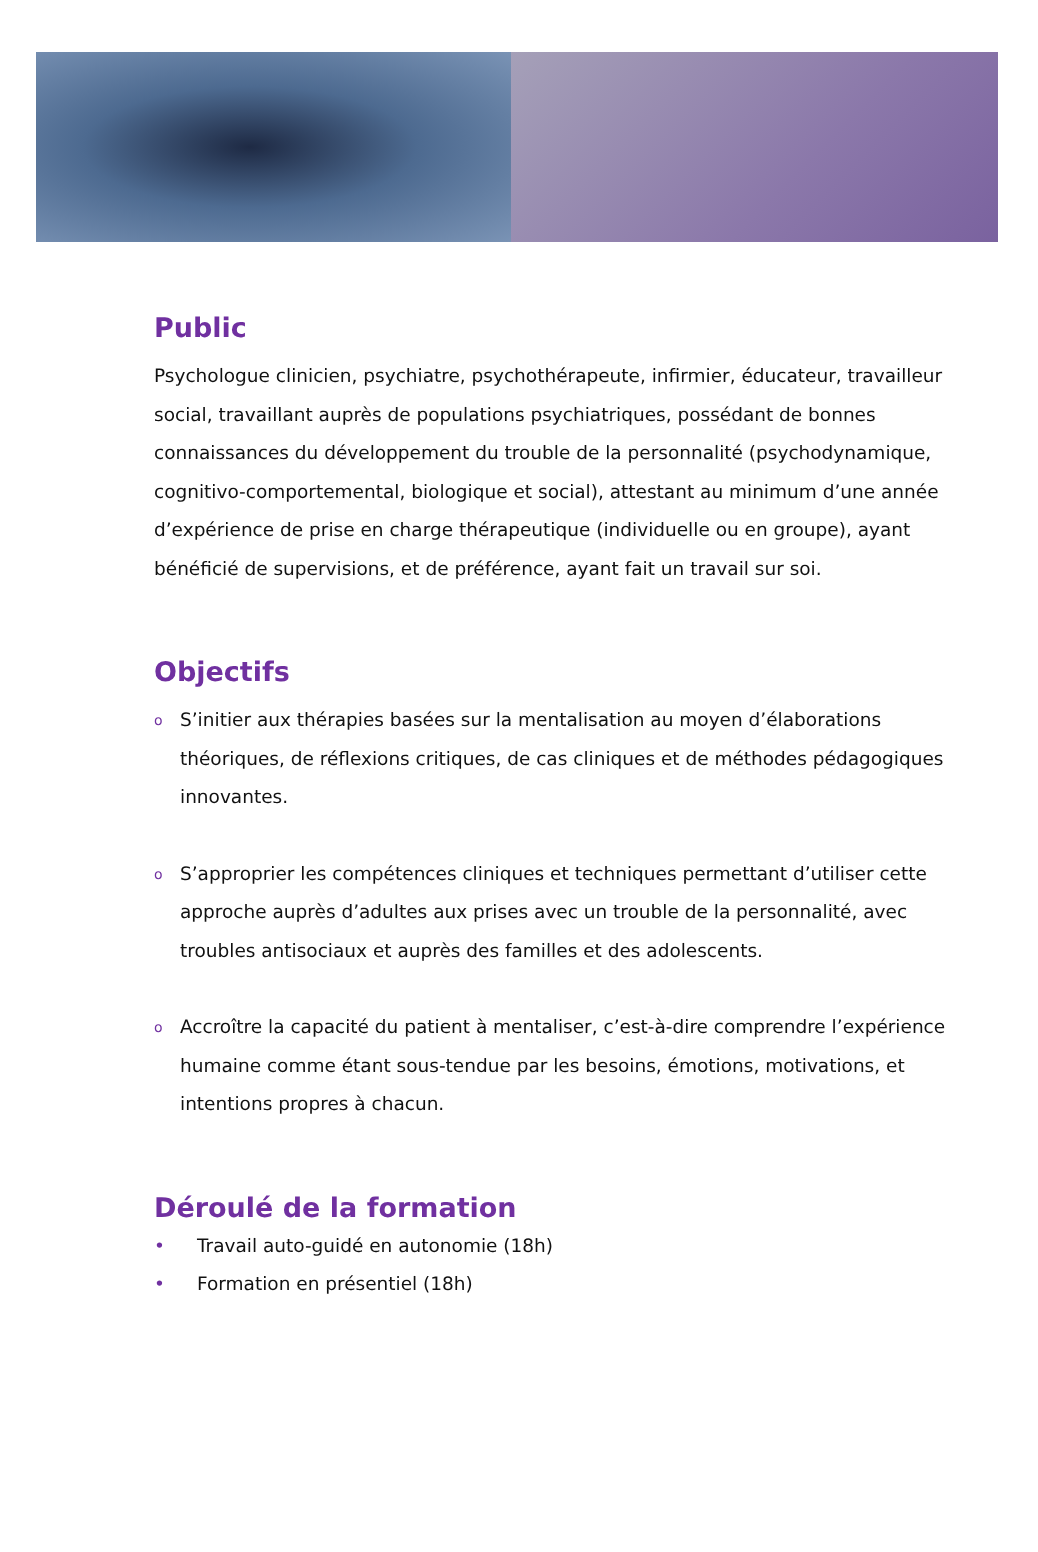Public
Psychologue clinicien, psychiatre, psychothérapeute, infirmier, éducateur, travailleur social, travaillant auprès de populations psychiatriques, possédant de bonnes connaissances du développement du trouble de la personnalité (psychodynamique, cognitivo-comportemental, biologique et social), attestant au minimum d’une année d’expérience de prise en charge thérapeutique (individuelle ou en groupe), ayant bénéficié de supervisions, et de préférence, ayant fait un travail sur soi.
Objectifs
o S’initier aux thérapies basées sur la mentalisation au moyen d’élaborations théoriques, de réflexions critiques, de cas cliniques et de méthodes pédagogiques innovantes.
o S’approprier les compétences cliniques et techniques permettant d’utiliser cette approche auprès d’adultes aux prises avec un trouble de la personnalité, avec troubles antisociaux et auprès des familles et des adolescents.
o Accroître la capacité du patient à mentaliser, c’est-à-dire comprendre l’expérience humaine comme étant sous-tendue par les besoins, émotions, motivations, et intentions propres à chacun.
Déroulé de la formation
• Travail auto-guidé en autonomie (18h)
• Formation en présentiel (18h)